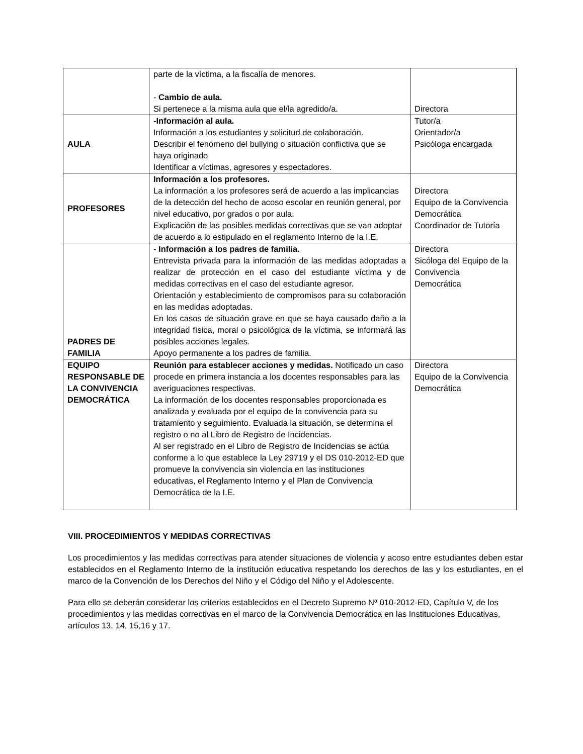| | parte de la víctima, a la fiscalía de menores. - Cambio de aula. Si pertenece a la misma aula que el/la agredido/a. | Directora |
| AULA | -Información al aula. Información a los estudiantes y solicitud de colaboración. Describir el fenómeno del bullying o situación conflictiva que se haya originado Identificar a víctimas, agresores y espectadores. | Tutor/a Orientador/a Psicóloga encargada |
| PROFESORES | Información a los profesores. La información a los profesores será de acuerdo a las implicancias de la detección del hecho de acoso escolar en reunión general, por nivel educativo, por grados o por aula. Explicación de las posibles medidas correctivas que se van adoptar de acuerdo a lo estipulado en el reglamento Interno de la I.E. | Directora Equipo de la Convivencia Democrática Coordinador de Tutoría |
| PADRES DE FAMILIA | - Información a los padres de familia. Entrevista privada para la información de las medidas adoptadas a realizar de protección en el caso del estudiante víctima y de medidas correctivas en el caso del estudiante agresor. Orientación y establecimiento de compromisos para su colaboración en las medidas adoptadas. En los casos de situación grave en que se haya causado daño a la integridad física, moral o psicológica de la víctima, se informará las posibles acciones legales. Apoyo permanente a los padres de familia. | Directora Sicóloga del Equipo de la Convivencia Democrática |
| EQUIPO RESPONSABLE DE LA CONVIVENCIA DEMOCRÁTICA | Reunión para establecer acciones y medidas. Notificado un caso procede en primera instancia a los docentes responsables para las averiguaciones respectivas. La información de los docentes responsables proporcionada es analizada y evaluada por el equipo de la convivencia para su tratamiento y seguimiento. Evaluada la situación, se determina el registro o no al Libro de Registro de Incidencias. Al ser registrado en el Libro de Registro de Incidencias se actúa conforme a lo que establece la Ley 29719 y el DS 010-2012-ED que promueve la convivencia sin violencia en las instituciones educativas, el Reglamento Interno y el Plan de Convivencia Democrática de la I.E. | Directora Equipo de la Convivencia Democrática |
VIII. PROCEDIMIENTOS Y MEDIDAS CORRECTIVAS
Los procedimientos y las medidas correctivas para atender situaciones de violencia y acoso entre estudiantes deben estar establecidos en el Reglamento Interno de la institución educativa respetando los derechos de las y los estudiantes, en el marco de la Convención de los Derechos del Niño y el Código del Niño y el Adolescente.
Para ello se deberán considerar los criterios establecidos en el Decreto Supremo Nª 010-2012-ED, Capítulo V, de los procedimientos y las medidas correctivas en el marco de la Convivencia Democrática en las Instituciones Educativas, artículos 13, 14, 15,16 y 17.